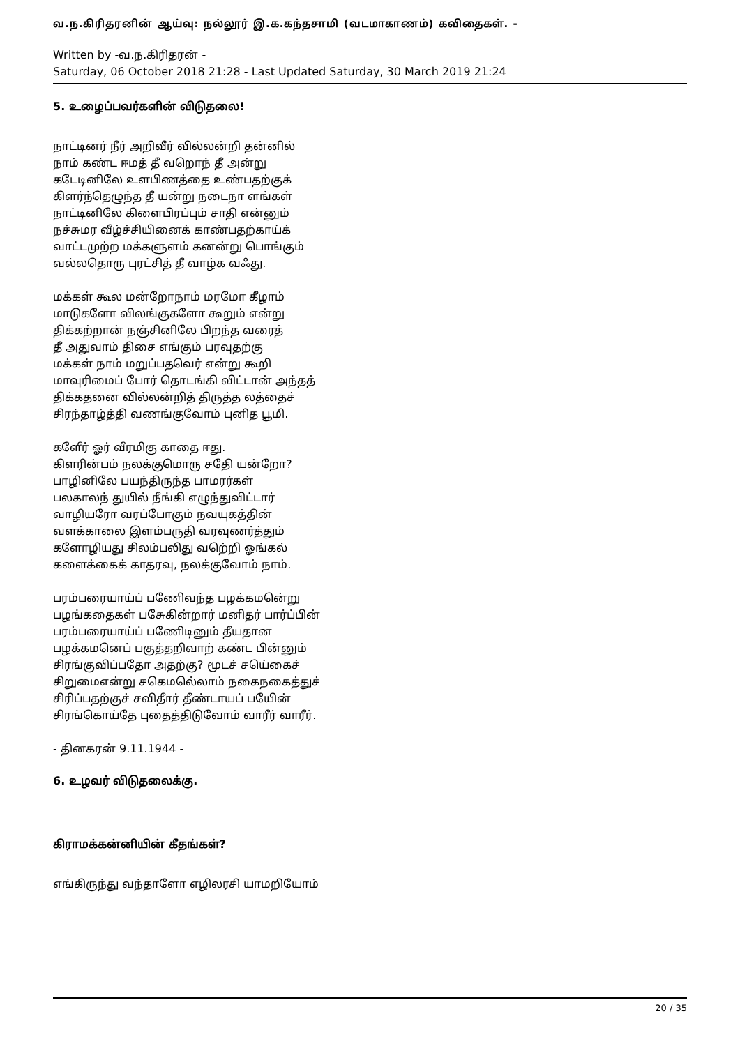வ.ந.கிரிதரனின் ஆய்வு: நல்லூர் இ.க.கந்தசாமி (வடமாகாணம்) கவிதைகள். -
Written by -வ.ந.கிரிதரன் -
Saturday, 06 October 2018 21:28 - Last Updated Saturday, 30 March 2019 21:24
5. உழைப்பவர்களின் விடுதலை!
நாட்டினர் நீர் அறிவீர் வில்லன்றி தன்னில்
நாம் கண்ட ஈமத் தீ வறொந் தீ அன்று
கடேடினிலே உளபிணத்தை உண்பதற்குக்
கிளர்ந்தெழுந்த தீ யன்று நடைநா ளங்கள்
நாட்டினிலே கிளைபிரப்பும் சாதி என்னும்
நச்சுமர வீழ்ச்சியினைக் காண்பதற்காய்க்
வாட்டமுற்ற மக்களுளம் கனன்று பொங்கும்
வல்லதொரு புரட்சித் தீ வாழ்க வஃது.
மக்கள் கூல மன்றோநாம் மரமோ கீழாம்
மாடுகளோ விலங்குகளோ கூறும் என்று
திக்கற்றான் நஞ்சினிலே பிறந்த வரைத்
தீ அதுவாம் திசை எங்கும் பரவுதற்கு
மக்கள் நாம் மறுப்பதவெர் என்று கூறி
மாவுரிமைப் போர் தொடங்கி விட்டான் அந்தத்
திக்கதனை வில்லன்றித் திருத்த லத்தைச்
சிரந்தாழ்த்தி வணங்குவோம் புனித பூமி.
களேீர் ஓர் வீரமிகு காதை ஈது.
கிளரின்பம் நலக்குமொரு சதேி யன்றோ?
பாழினிலே பயந்திருந்த பாமரர்கள்
பலகாலந் துயில் நீங்கி எழுந்துவிட்டார்
வாழியரோ வரப்போகும் நவயுகத்தின்
வளக்காலை இளம்பருதி வரவுணர்த்தும்
களோழியது சிலம்பலிது வறெ்றி ஓங்கல்
களைக்கைக் காதரவு, நலக்குவோம் நாம்.
பரம்பரையாய்ப் பணேிவந்த பழக்கமனெ்று
பழங்கதைகள் பசேுகின்றார் மனிதர் பார்ப்பின்
பரம்பரையாய்ப் பணேிடினும் தீயதான
பழக்கமனெப் பகுத்தறிவாற் கண்ட பின்னும்
சிரங்குவிப்பதோ அதற்கு? மூடச் சயெ்கைச்
சிறுமைஎன்று சகெமலெ்லாம் நகைநகைத்துச்
சிரிப்பதற்குச் சவிதாீர் தீண்டாயப் பயேின்
சிரங்கொய்தே புதைத்திடுவோம் வாரீர் வாரீர்.
- தினகரன் 9.11.1944 -
6. உழவர் விடுதலைக்கு.
கிராமக்கன்னியின் கீதங்கள்?
எங்கிருந்து வந்தாளோ எழிலரசி யாமறியோம்
20 / 35